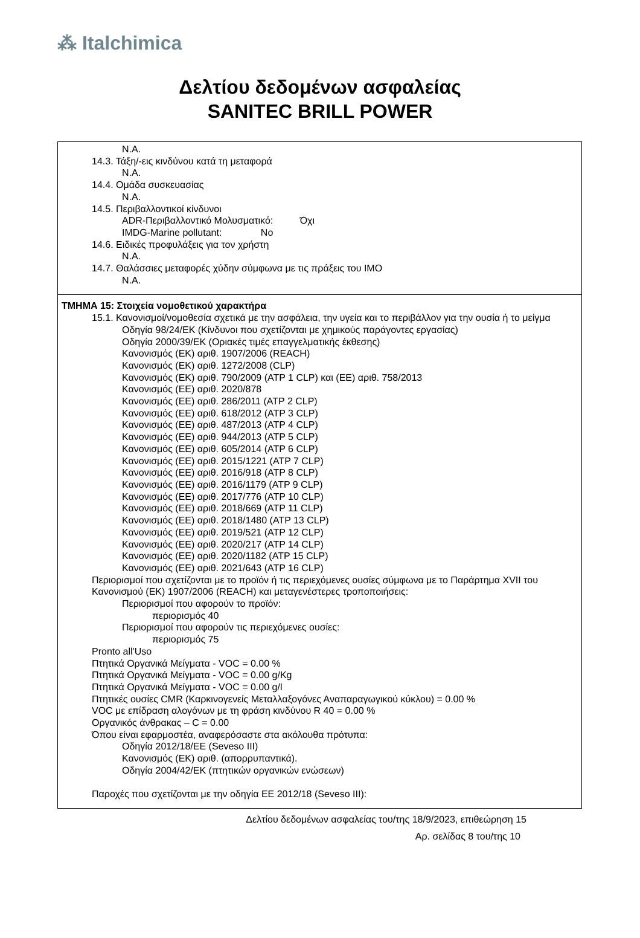⁂ Italchimica
Δελτίου δεδομένων ασφαλείας
SANITEC BRILL POWER
N.A.
14.3. Τάξη/-εις κινδύνου κατά τη μεταφορά
N.A.
14.4. Ομάδα συσκευασίας
N.A.
14.5. Περιβαλλοντικοί κίνδυνοι
ADR-Περιβαλλοντικό Μολυσματικό: Όχι
IMDG-Marine pollutant: No
14.6. Ειδικές προφυλάξεις για τον χρήστη
N.A.
14.7. Θαλάσσιες μεταφορές χύδην σύμφωνα με τις πράξεις του IMO
N.A.
ΤΜΗΜΑ 15: Στοιχεία νομοθετικού χαρακτήρα
15.1. Κανονισμοί/νομοθεσία σχετικά με την ασφάλεια, την υγεία και το περιβάλλον για την ουσία ή το μείγμα
Οδηγία 98/24/ΕΚ (Κίνδυνοι που σχετίζονται με χημικούς παράγοντες εργασίας)
Οδηγία 2000/39/ΕΚ (Οριακές τιμές επαγγελματικής έκθεσης)
Κανονισμός (ΕΚ) αριθ. 1907/2006 (REACH)
Κανονισμός (ΕΚ) αριθ. 1272/2008 (CLP)
Κανονισμός (ΕΚ) αριθ. 790/2009 (ATP 1 CLP) και (ΕΕ) αριθ. 758/2013
Κανονισμός (ΕΕ) αριθ. 2020/878
Κανονισμός (ΕΕ) αριθ. 286/2011 (ATP 2 CLP)
Κανονισμός (ΕΕ) αριθ. 618/2012 (ATP 3 CLP)
Κανονισμός (ΕΕ) αριθ. 487/2013 (ATP 4 CLP)
Κανονισμός (ΕΕ) αριθ. 944/2013 (ATP 5 CLP)
Κανονισμός (ΕΕ) αριθ. 605/2014 (ATP 6 CLP)
Κανονισμός (ΕΕ) αριθ. 2015/1221 (ATP 7 CLP)
Κανονισμός (ΕΕ) αριθ. 2016/918 (ATP 8 CLP)
Κανονισμός (ΕΕ) αριθ. 2016/1179 (ATP 9 CLP)
Κανονισμός (ΕΕ) αριθ. 2017/776 (ATP 10 CLP)
Κανονισμός (ΕΕ) αριθ. 2018/669 (ATP 11 CLP)
Κανονισμός (ΕΕ) αριθ. 2018/1480 (ATP 13 CLP)
Κανονισμός (ΕΕ) αριθ. 2019/521 (ATP 12 CLP)
Κανονισμός (ΕΕ) αριθ. 2020/217 (ATP 14 CLP)
Κανονισμός (ΕΕ) αριθ. 2020/1182 (ATP 15 CLP)
Κανονισμός (ΕΕ) αριθ. 2021/643 (ATP 16 CLP)
Περιορισμοί που σχετίζονται με το προϊόν ή τις περιεχόμενες ουσίες σύμφωνα με το Παράρτημα XVII του Κανονισμού (ΕΚ) 1907/2006 (REACH) και μεταγενέστερες τροποποιήσεις:
Περιορισμοί που αφορούν το προϊόν:
περιορισμός 40
Περιορισμοί που αφορούν τις περιεχόμενες ουσίες:
περιορισμός 75
Pronto all'Uso
Πτητικά Οργανικά Μείγματα - VOC = 0.00 %
Πτητικά Οργανικά Μείγματα - VOC = 0.00 g/Kg
Πτητικά Οργανικά Μείγματα - VOC = 0.00 g/l
Πτητικές ουσίες CMR (Καρκινογενείς Μεταλλαξογόνες Αναπαραγωγικού κύκλου) = 0.00 %
VOC με επίδραση αλογόνων με τη φράση κινδύνου R 40 = 0.00 %
Οργανικός άνθρακας – C = 0.00
Όπου είναι εφαρμοστέα, αναφερόσαστε στα ακόλουθα πρότυπα:
Οδηγία 2012/18/ΕΕ (Seveso III)
Κανονισμός (ΕΚ) αριθ. (απορρυπαντικά).
Οδηγία 2004/42/ΕΚ (πτητικών οργανικών ενώσεων)
Παροχές που σχετίζονται με την οδηγία ΕΕ 2012/18 (Seveso III):
Δελτίου δεδομένων ασφαλείας του/της 18/9/2023, επιθεώρηση 15
Αρ. σελίδας 8 του/της 10